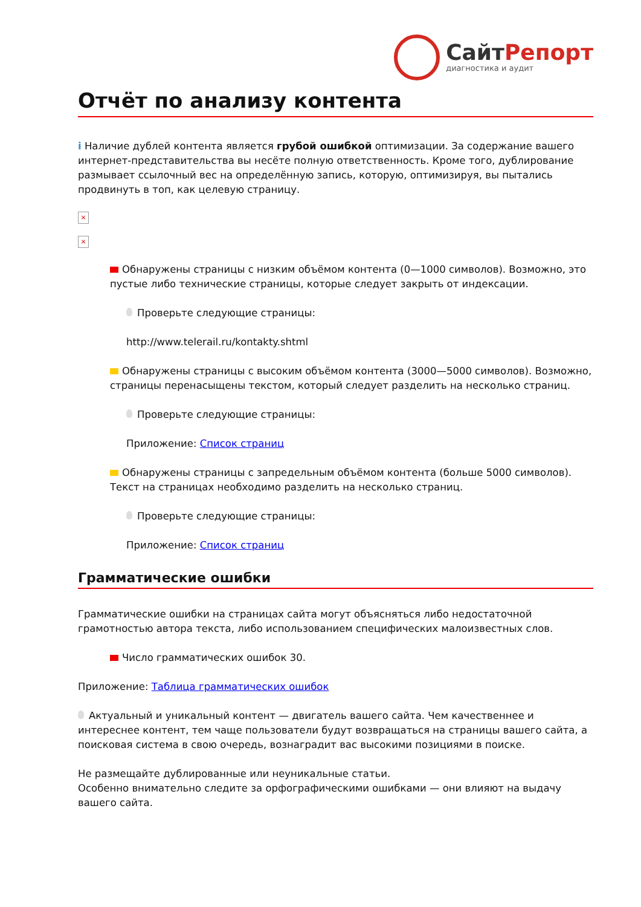СайтРепорт
диагностика и аудит
Отчёт по анализу контента
i Наличие дублей контента является грубой ошибкой оптимизации. За содержание вашего интернет-представительства вы несёте полную ответственность. Кроме того, дублирование размывает ссылочный вес на определённую запись, которую, оптимизируя, вы пытались продвинуть в топ, как целевую страницу.
×
×
Обнаружены страницы с низким объёмом контента (0—1000 символов). Возможно, это пустые либо технические страницы, которые следует закрыть от индексации.
Проверьте следующие страницы:
http://www.telerail.ru/kontakty.shtml
Обнаружены страницы с высоким объёмом контента (3000—5000 символов). Возможно, страницы перенасыщены текстом, который следует разделить на несколько страниц.
Проверьте следующие страницы:
Приложение: Список страниц
Обнаружены страницы с запредельным объёмом контента (больше 5000 символов). Текст на страницах необходимо разделить на несколько страниц.
Проверьте следующие страницы:
Приложение: Список страниц
Грамматические ошибки
Грамматические ошибки на страницах сайта могут объясняться либо недостаточной грамотностью автора текста, либо использованием специфических малоизвестных слов.
Число грамматических ошибок 30.
Приложение: Таблица грамматических ошибок
Актуальный и уникальный контент — двигатель вашего сайта. Чем качественнее и интереснее контент, тем чаще пользователи будут возвращаться на страницы вашего сайта, а поисковая система в свою очередь, вознаградит вас высокими позициями в поиске.
Не размещайте дублированные или неуникальные статьи.
Особенно внимательно следите за орфографическими ошибками — они влияют на выдачу вашего сайта.